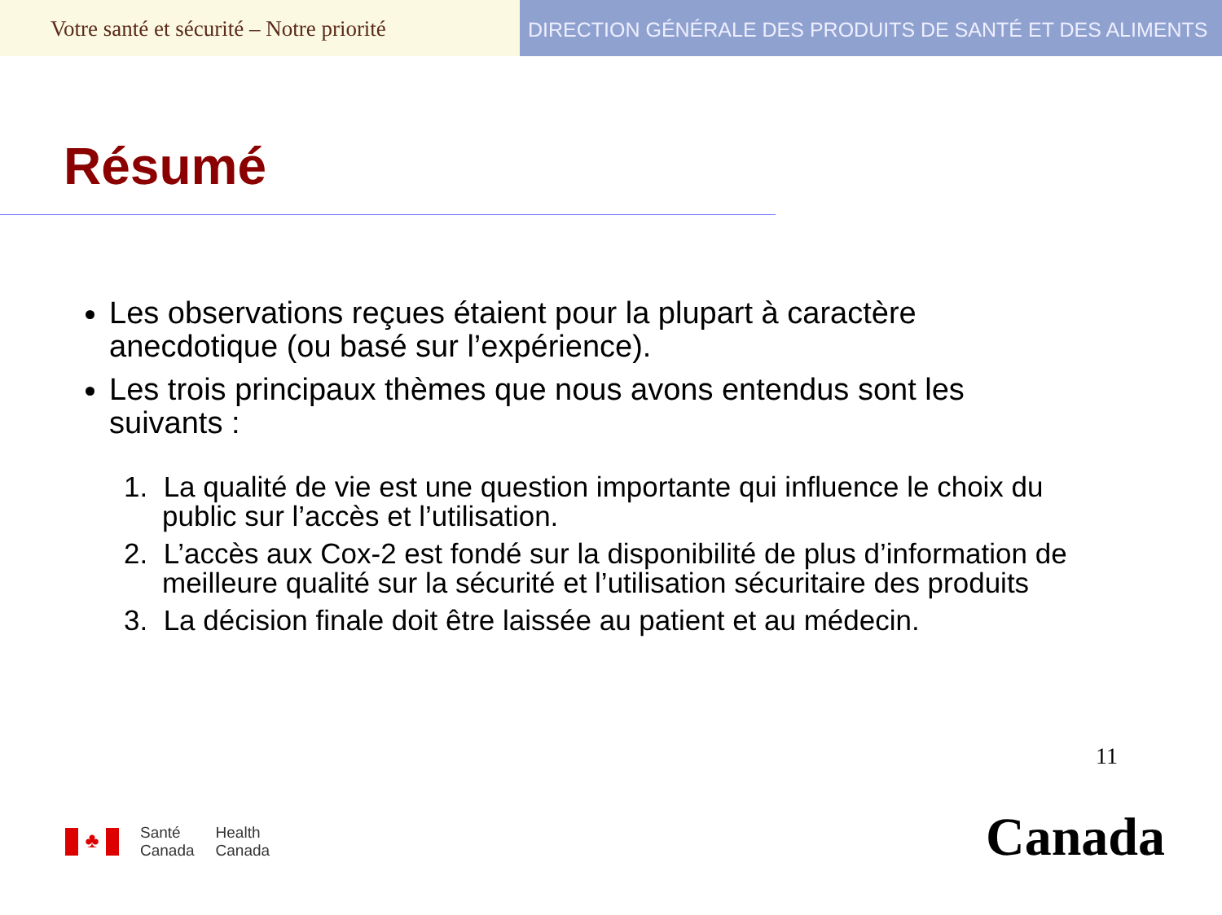Votre santé et sécurité – Notre priorité
DIRECTION GÉNÉRALE DES PRODUITS DE SANTÉ ET DES ALIMENTS
Résumé
Les observations reçues étaient pour la plupart à caractère anecdotique (ou basé sur l’expérience).
Les trois principaux thèmes que nous avons entendus sont les suivants :
1. La qualité de vie est une question importante qui influence le choix du public sur l’accès et l’utilisation.
2. L’accès aux Cox-2 est fondé sur la disponibilité de plus d’information de meilleure qualité sur la sécurité et l’utilisation sécuritaire des produits
3. La décision finale doit être laissée au patient et au médecin.
11
♣
Santé
Canada
Health
Canada
Canada